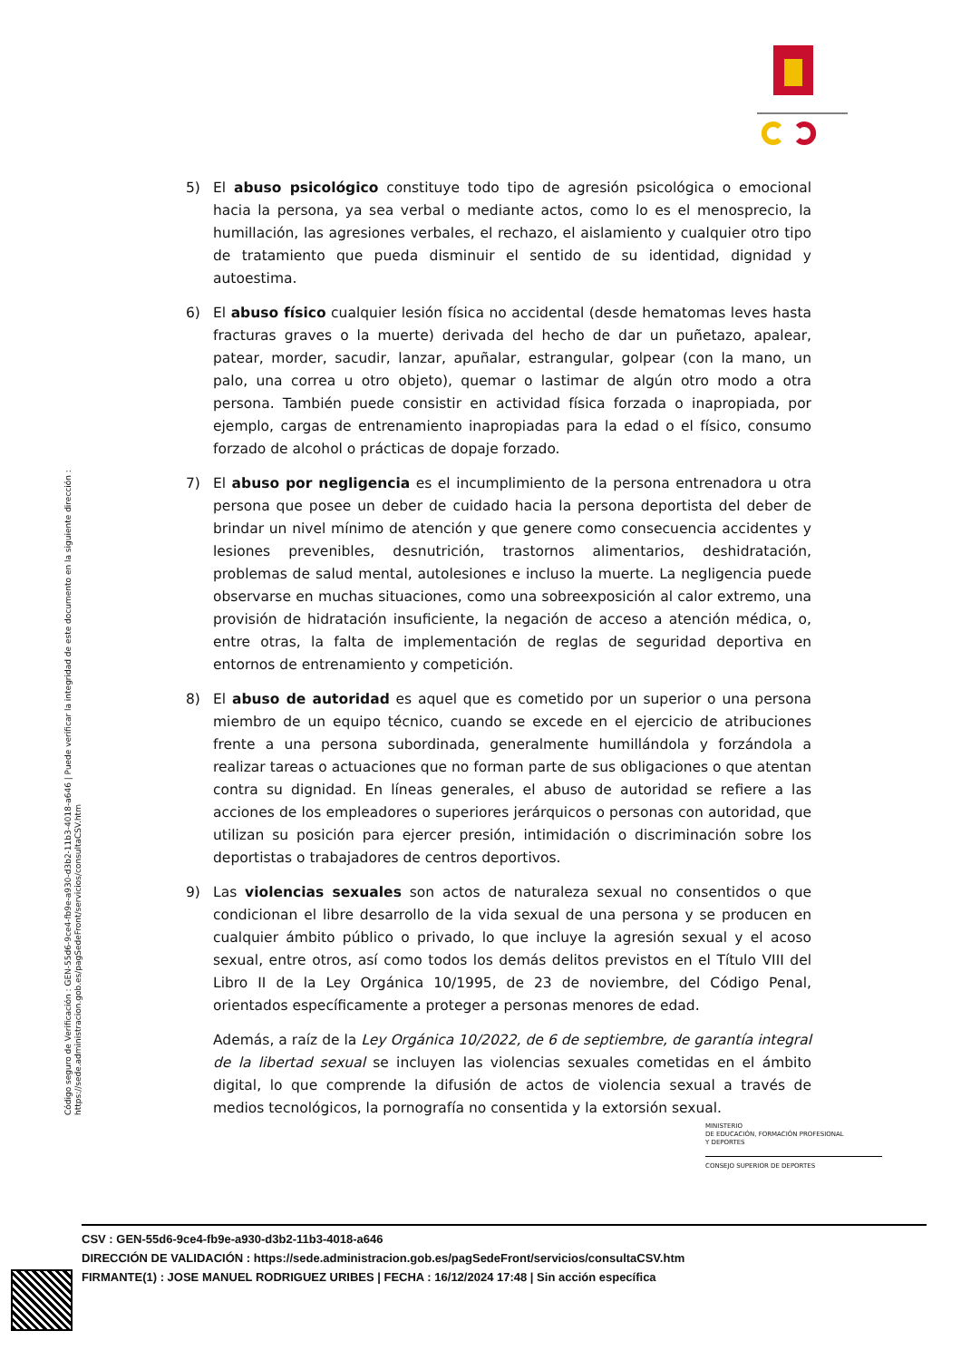Código seguro de Verificación : GEN-55d6-9ce4-fb9e-a930-d3b2-11b3-4018-a646 | Puede verificar la integridad de este documento en la siguiente dirección : https://sede.administracion.gob.es/pagSedeFront/servicios/consultaCSV.htm
5) El abuso psicológico constituye todo tipo de agresión psicológica o emocional hacia la persona, ya sea verbal o mediante actos, como lo es el menosprecio, la humillación, las agresiones verbales, el rechazo, el aislamiento y cualquier otro tipo de tratamiento que pueda disminuir el sentido de su identidad, dignidad y autoestima.
6) El abuso físico cualquier lesión física no accidental (desde hematomas leves hasta fracturas graves o la muerte) derivada del hecho de dar un puñetazo, apalear, patear, morder, sacudir, lanzar, apuñalar, estrangular, golpear (con la mano, un palo, una correa u otro objeto), quemar o lastimar de algún otro modo a otra persona. También puede consistir en actividad física forzada o inapropiada, por ejemplo, cargas de entrenamiento inapropiadas para la edad o el físico, consumo forzado de alcohol o prácticas de dopaje forzado.
7) El abuso por negligencia es el incumplimiento de la persona entrenadora u otra persona que posee un deber de cuidado hacia la persona deportista del deber de brindar un nivel mínimo de atención y que genere como consecuencia accidentes y lesiones prevenibles, desnutrición, trastornos alimentarios, deshidratación, problemas de salud mental, autolesiones e incluso la muerte. La negligencia puede observarse en muchas situaciones, como una sobreexposición al calor extremo, una provisión de hidratación insuficiente, la negación de acceso a atención médica, o, entre otras, la falta de implementación de reglas de seguridad deportiva en entornos de entrenamiento y competición.
8) El abuso de autoridad es aquel que es cometido por un superior o una persona miembro de un equipo técnico, cuando se excede en el ejercicio de atribuciones frente a una persona subordinada, generalmente humillándola y forzándola a realizar tareas o actuaciones que no forman parte de sus obligaciones o que atentan contra su dignidad. En líneas generales, el abuso de autoridad se refiere a las acciones de los empleadores o superiores jerárquicos o personas con autoridad, que utilizan su posición para ejercer presión, intimidación o discriminación sobre los deportistas o trabajadores de centros deportivos.
9) Las violencias sexuales son actos de naturaleza sexual no consentidos o que condicionan el libre desarrollo de la vida sexual de una persona y se producen en cualquier ámbito público o privado, lo que incluye la agresión sexual y el acoso sexual, entre otros, así como todos los demás delitos previstos en el Título VIII del Libro II de la Ley Orgánica 10/1995, de 23 de noviembre, del Código Penal, orientados específicamente a proteger a personas menores de edad.
Además, a raíz de la Ley Orgánica 10/2022, de 6 de septiembre, de garantía integral de la libertad sexual se incluyen las violencias sexuales cometidas en el ámbito digital, lo que comprende la difusión de actos de violencia sexual a través de medios tecnológicos, la pornografía no consentida y la extorsión sexual.
MINISTERIO
DE EDUCACIÓN, FORMACIÓN PROFESIONAL
Y DEPORTES
CONSEJO SUPERIOR DE DEPORTES
CSV : GEN-55d6-9ce4-fb9e-a930-d3b2-11b3-4018-a646
DIRECCIÓN DE VALIDACIÓN : https://sede.administracion.gob.es/pagSedeFront/servicios/consultaCSV.htm
FIRMANTE(1) : JOSE MANUEL RODRIGUEZ URIBES | FECHA : 16/12/2024 17:48 | Sin acción específica